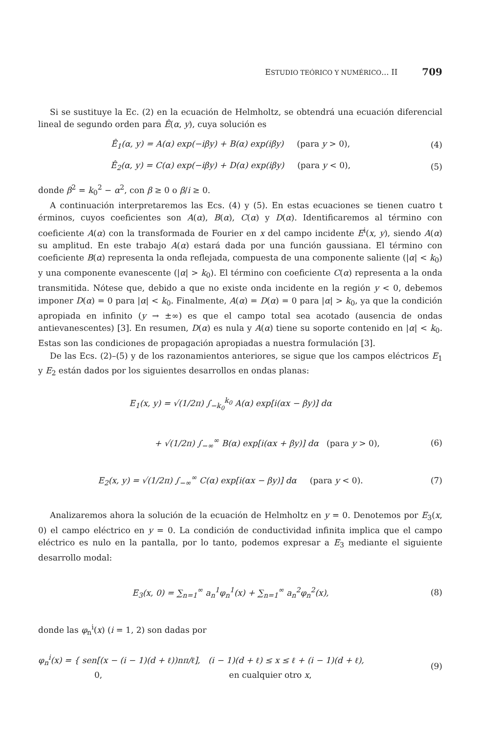ESTUDIO TEÓRICO Y NUMÉRICO... II 709
Si se sustituye la Ec. (2) en la ecuación de Helmholtz, se obtendrá una ecuación diferencial lineal de segundo orden para Ê(α, y), cuya solución es
Ê<sub>1</sub>(α, y) = A(α) exp(−iβy) + B(α) exp(iβy) (para y > 0), (4)
Ê<sub>2</sub>(α, y) = C(α) exp(−iβy) + D(α) exp(iβy) (para y < 0), (5)
donde β<sup>2</sup> = k<sub>0</sub><sup>2</sup> − α<sup>2</sup>, con β ≥ 0 o β/i ≥ 0.
A continuación interpretaremos las Ecs. (4) y (5). En estas ecuaciones se tienen cuatro t érminos, cuyos coeficientes son A(α), B(α), C(α) y D(α). Identificaremos al término con coeficiente A(α) con la transformada de Fourier en x del campo incidente E<sup>i</sup>(x, y), siendo A(α) su amplitud. En este trabajo A(α) estará dada por una función gaussiana. El término con coeficiente B(α) representa la onda reflejada, compuesta de una componente saliente (|α| < k<sub>0</sub>) y una componente evanescente (|α| > k<sub>0</sub>). El término con coeficiente C(α) representa a la onda transmitida. Nótese que, debido a que no existe onda incidente en la región y < 0, debemos imponer D(α) = 0 para |α| < k<sub>0</sub>. Finalmente, A(α) = D(α) = 0 para |α| > k<sub>0</sub>, ya que la condición apropiada en infinito (y → ±∞) es que el campo total sea acotado (ausencia de ondas antievanescentes) [3]. En resumen, D(α) es nula y A(α) tiene su soporte contenido en |α| < k<sub>0</sub>. Estas son las condiciones de propagación apropiadas a nuestra formulación [3].
De las Ecs. (2)–(5) y de los razonamientos anteriores, se sigue que los campos eléctricos E<sub>1</sub> y E<sub>2</sub> están dados por los siguientes desarrollos en ondas planas:
E<sub>1</sub>(x, y) = √(1/2π) ∫<sub>−k<sub>0</sub></sub><sup>k<sub>0</sub></sup> A(α) exp[i(αx − βy)] dα
+ √(1/2π) ∫<sub>−∞</sub><sup>∞</sup> B(α) exp[i(αx + βy)] dα (para y > 0), (6)
E<sub>2</sub>(x, y) = √(1/2π) ∫<sub>−∞</sub><sup>∞</sup> C(α) exp[i(αx − βy)] dα (para y < 0). (7)
Analizaremos ahora la solución de la ecuación de Helmholtz en y = 0. Denotemos por E<sub>3</sub>(x, 0) el campo eléctrico en y = 0. La condición de conductividad infinita implica que el campo eléctrico es nulo en la pantalla, por lo tanto, podemos expresar a E<sub>3</sub> mediante el siguiente desarrollo modal:
E<sub>3</sub>(x, 0) = ∑<sub>n=1</sub><sup>∞</sup> a<sub>n</sub><sup>1</sup>φ<sub>n</sub><sup>1</sup>(x) + ∑<sub>n=1</sub><sup>∞</sup> a<sub>n</sub><sup>2</sup>φ<sub>n</sub><sup>2</sup>(x), (8)
donde las φ<sub>n</sub><sup>i</sup>(x) (i = 1, 2) son dadas por
φ<sub>n</sub><sup>i</sup>(x) = { sen[(x − (i − 1)(d + ℓ))nπ/ℓ], (i − 1)(d + ℓ) ≤ x ≤ ℓ + (i − 1)(d + ℓ),
0, en cualquier otro x, (9)